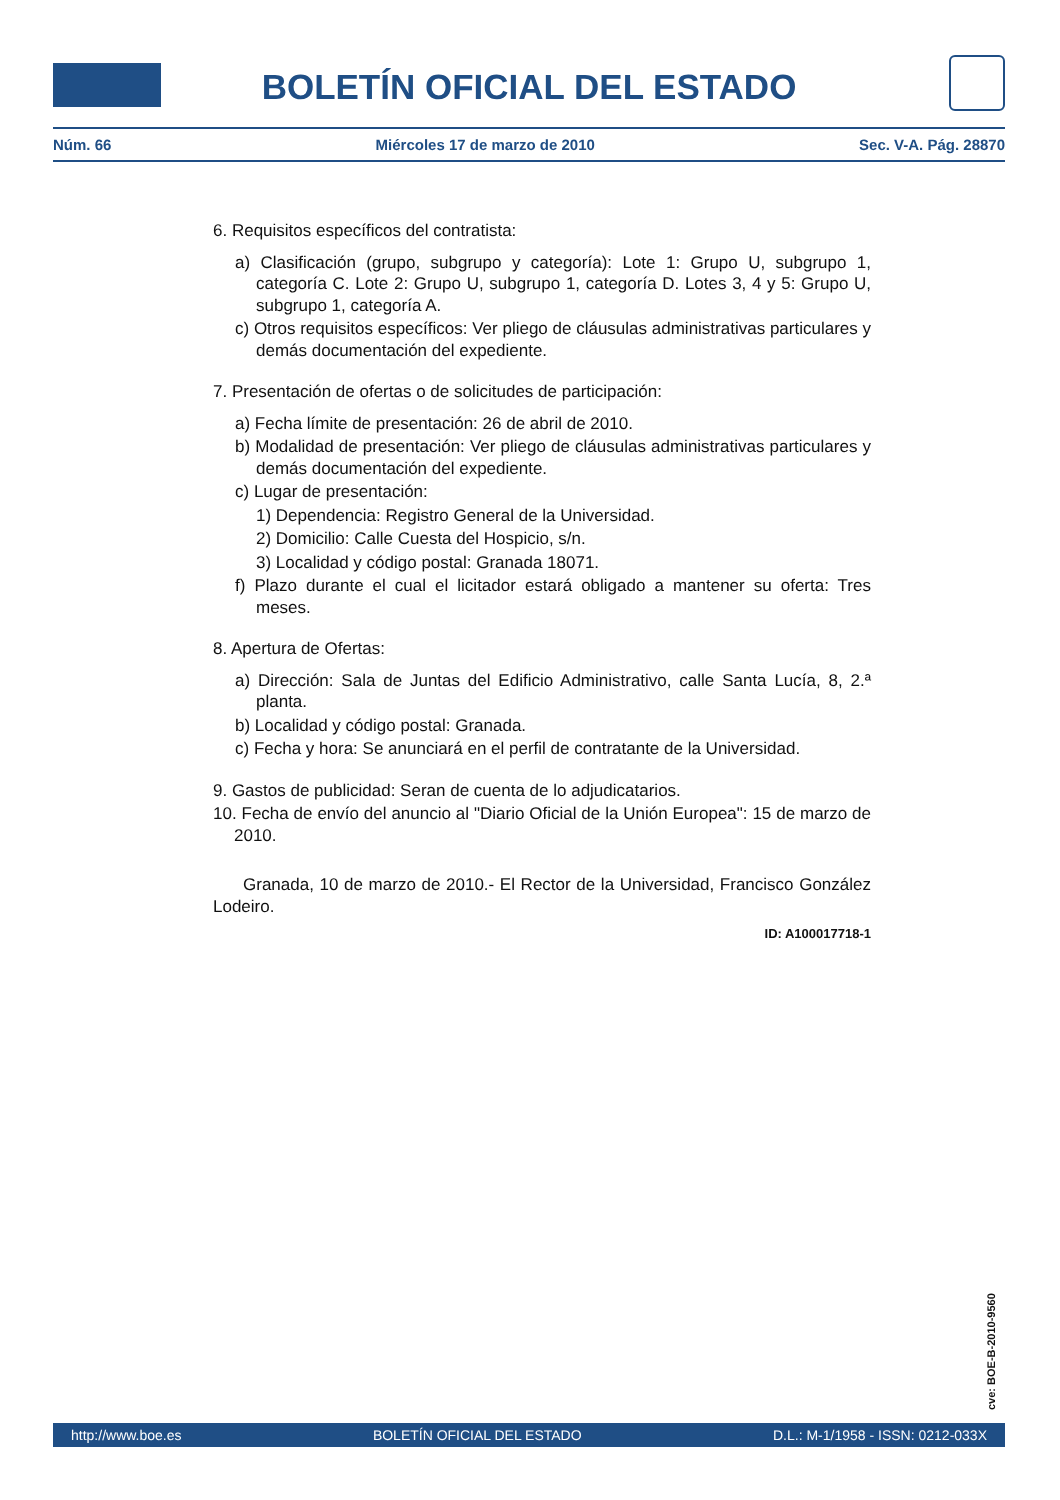BOLETÍN OFICIAL DEL ESTADO
Núm. 66 Miércoles 17 de marzo de 2010 Sec. V-A. Pág. 28870
6. Requisitos específicos del contratista:
a) Clasificación (grupo, subgrupo y categoría): Lote 1: Grupo U, subgrupo 1, categoría C. Lote 2: Grupo U, subgrupo 1, categoría D. Lotes 3, 4 y 5: Grupo U, subgrupo 1, categoría A.
c) Otros requisitos específicos: Ver pliego de cláusulas administrativas particulares y demás documentación del expediente.
7. Presentación de ofertas o de solicitudes de participación:
a) Fecha límite de presentación: 26 de abril de 2010.
b) Modalidad de presentación: Ver pliego de cláusulas administrativas particulares y demás documentación del expediente.
c) Lugar de presentación:
1) Dependencia: Registro General de la Universidad.
2) Domicilio: Calle Cuesta del Hospicio, s/n.
3) Localidad y código postal: Granada 18071.
f) Plazo durante el cual el licitador estará obligado a mantener su oferta: Tres meses.
8. Apertura de Ofertas:
a) Dirección: Sala de Juntas del Edificio Administrativo, calle Santa Lucía, 8, 2.ª planta.
b) Localidad y código postal: Granada.
c) Fecha y hora: Se anunciará en el perfil de contratante de la Universidad.
9. Gastos de publicidad: Seran de cuenta de lo adjudicatarios.
10. Fecha de envío del anuncio al "Diario Oficial de la Unión Europea": 15 de marzo de 2010.
Granada, 10 de marzo de 2010.- El Rector de la Universidad, Francisco González Lodeiro.
ID: A100017718-1
cve: BOE-B-2010-9560
http://www.boe.es BOLETÍN OFICIAL DEL ESTADO D.L.: M-1/1958 - ISSN: 0212-033X